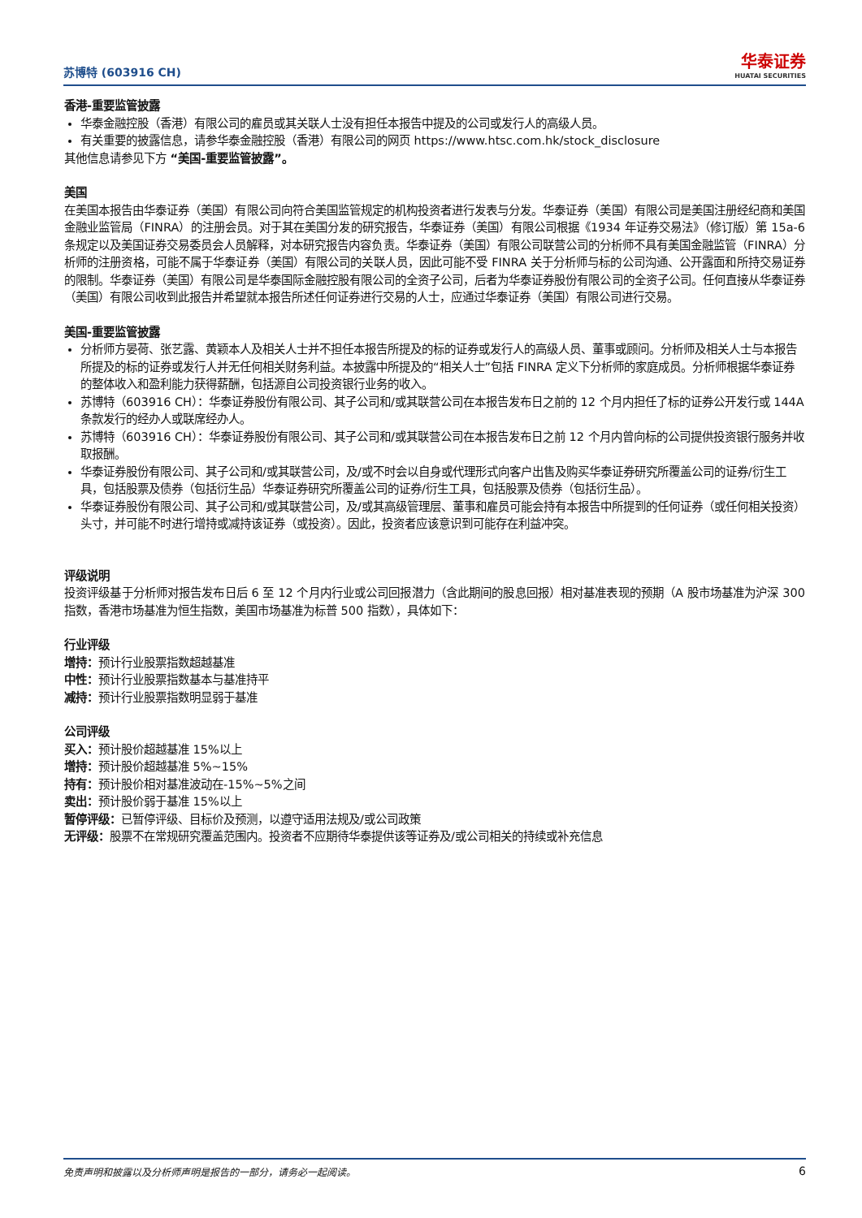苏博特 (603916 CH)
华泰证券
HUATAI SECURITIES
香港-重要监管披露
华泰金融控股（香港）有限公司的雇员或其关联人士没有担任本报告中提及的公司或发行人的高级人员。
有关重要的披露信息，请参华泰金融控股（香港）有限公司的网页 https://www.htsc.com.hk/stock_disclosure
其他信息请参见下方 “美国-重要监管披露”。
美国
在美国本报告由华泰证券（美国）有限公司向符合美国监管规定的机构投资者进行发表与分发。华泰证券（美国）有限公司是美国注册经纪商和美国金融业监管局（FINRA）的注册会员。对于其在美国分发的研究报告，华泰证券（美国）有限公司根据《1934 年证券交易法》（修订版）第 15a-6 条规定以及美国证券交易委员会人员解释，对本研究报告内容负责。华泰证券（美国）有限公司联营公司的分析师不具有美国金融监管（FINRA）分析师的注册资格，可能不属于华泰证券（美国）有限公司的关联人员，因此可能不受 FINRA 关于分析师与标的公司沟通、公开露面和所持交易证券的限制。华泰证券（美国）有限公司是华泰国际金融控股有限公司的全资子公司，后者为华泰证券股份有限公司的全资子公司。任何直接从华泰证券（美国）有限公司收到此报告并希望就本报告所述任何证券进行交易的人士，应通过华泰证券（美国）有限公司进行交易。
美国-重要监管披露
分析师方晏荷、张艺露、黄颖本人及相关人士并不担任本报告所提及的标的证券或发行人的高级人员、董事或顾问。分析师及相关人士与本报告所提及的标的证券或发行人并无任何相关财务利益。本披露中所提及的“相关人士”包括 FINRA 定义下分析师的家庭成员。分析师根据华泰证券的整体收入和盈利能力获得薪酬，包括源自公司投资银行业务的收入。
苏博特（603916 CH）：华泰证券股份有限公司、其子公司和/或其联营公司在本报告发布日之前的 12 个月内担任了标的证券公开发行或 144A 条款发行的经办人或联席经办人。
苏博特（603916 CH）：华泰证券股份有限公司、其子公司和/或其联营公司在本报告发布日之前 12 个月内曾向标的公司提供投资银行服务并收取报酬。
华泰证券股份有限公司、其子公司和/或其联营公司，及/或不时会以自身或代理形式向客户出售及购买华泰证券研究所覆盖公司的证券/衍生工具，包括股票及债券（包括衍生品）华泰证券研究所覆盖公司的证券/衍生工具，包括股票及债券（包括衍生品）。
华泰证券股份有限公司、其子公司和/或其联营公司，及/或其高级管理层、董事和雇员可能会持有本报告中所提到的任何证券（或任何相关投资）头寸，并可能不时进行增持或减持该证券（或投资）。因此，投资者应该意识到可能存在利益冲突。
评级说明
投资评级基于分析师对报告发布日后 6 至 12 个月内行业或公司回报潜力（含此期间的股息回报）相对基准表现的预期（A 股市场基准为沪深 300 指数，香港市场基准为恒生指数，美国市场基准为标普 500 指数），具体如下：
行业评级
增持：预计行业股票指数超越基准
中性：预计行业股票指数基本与基准持平
减持：预计行业股票指数明显弱于基准
公司评级
买入：预计股价超越基准 15%以上
增持：预计股价超越基准 5%~15%
持有：预计股价相对基准波动在-15%~5%之间
卖出：预计股价弱于基准 15%以上
暂停评级：已暂停评级、目标价及预测，以遵守适用法规及/或公司政策
无评级：股票不在常规研究覆盖范围内。投资者不应期待华泰提供该等证券及/或公司相关的持续或补充信息
免责声明和披露以及分析师声明是报告的一部分，请务必一起阅读。 6